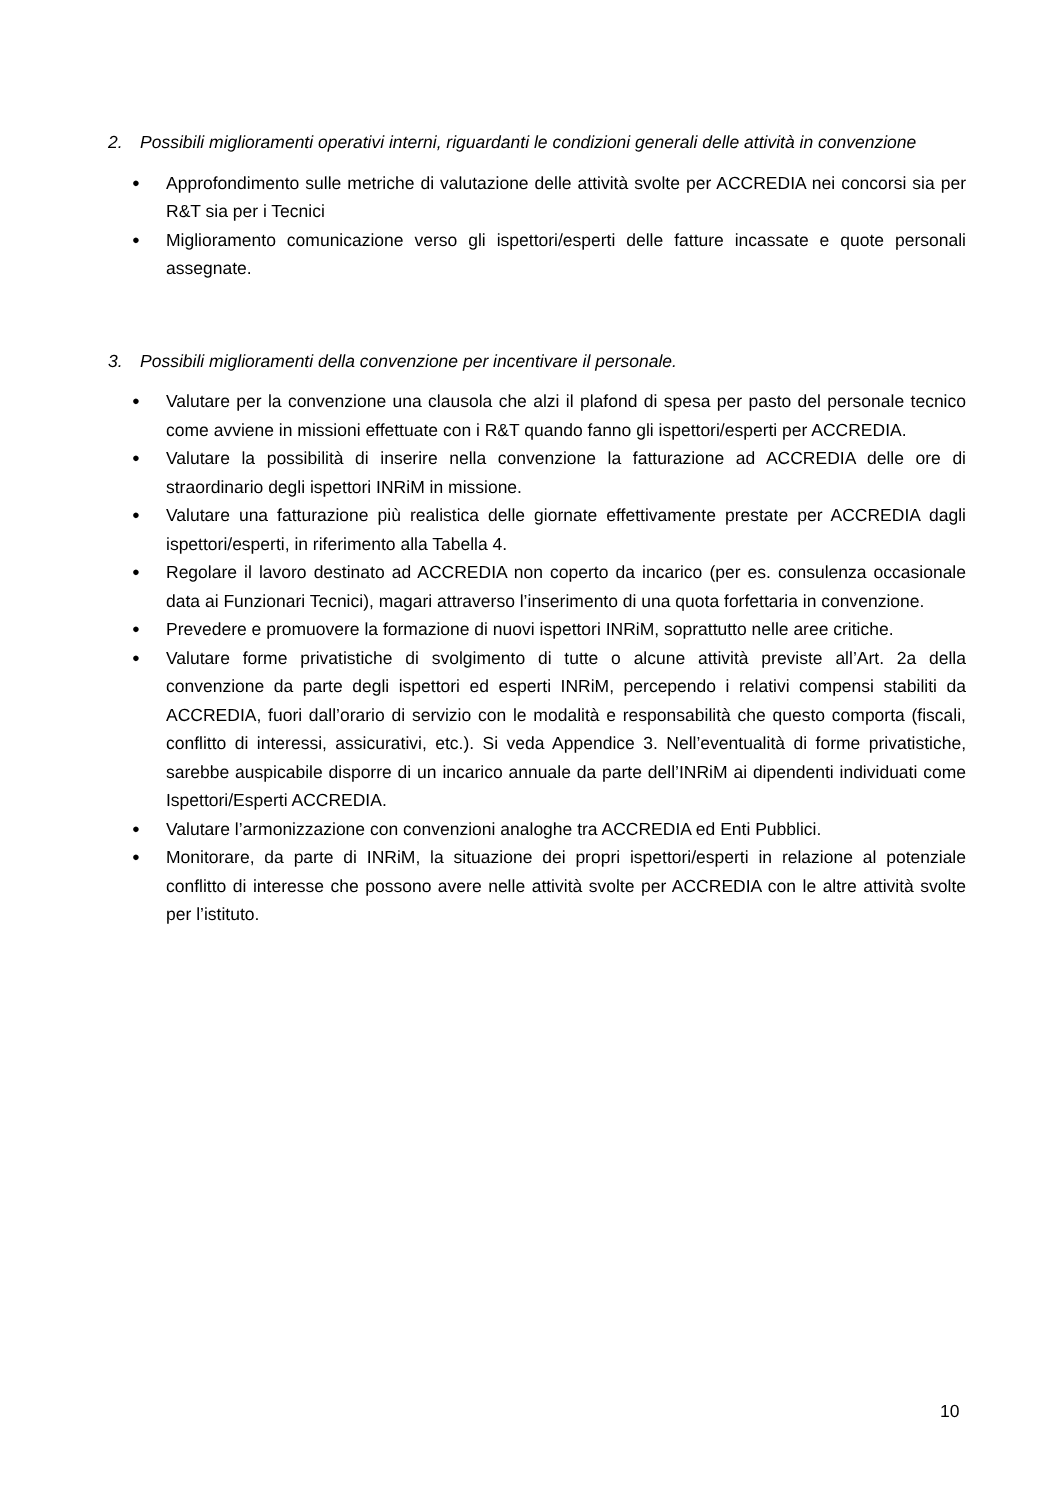2. Possibili miglioramenti operativi interni, riguardanti le condizioni generali delle attività in convenzione
● Approfondimento sulle metriche di valutazione delle attività svolte per ACCREDIA nei concorsi sia per R&T sia per i Tecnici
● Miglioramento comunicazione verso gli ispettori/esperti delle fatture incassate e quote personali assegnate.
3. Possibili miglioramenti della convenzione per incentivare il personale.
● Valutare per la convenzione una clausola che alzi il plafond di spesa per pasto del personale tecnico come avviene in missioni effettuate con i R&T quando fanno gli ispettori/esperti per ACCREDIA.
● Valutare la possibilità di inserire nella convenzione la fatturazione ad ACCREDIA delle ore di straordinario degli ispettori INRiM in missione.
● Valutare una fatturazione più realistica delle giornate effettivamente prestate per ACCREDIA dagli ispettori/esperti, in riferimento alla Tabella 4.
● Regolare il lavoro destinato ad ACCREDIA non coperto da incarico (per es. consulenza occasionale data ai Funzionari Tecnici), magari attraverso l’inserimento di una quota forfettaria in convenzione.
● Prevedere e promuovere la formazione di nuovi ispettori INRiM, soprattutto nelle aree critiche.
● Valutare forme privatistiche di svolgimento di tutte o alcune attività previste all’Art. 2a della convenzione da parte degli ispettori ed esperti INRiM, percependo i relativi compensi stabiliti da ACCREDIA, fuori dall’orario di servizio con le modalità e responsabilità che questo comporta (fiscali, conflitto di interessi, assicurativi, etc.). Si veda Appendice 3. Nell’eventualità di forme privatistiche, sarebbe auspicabile disporre di un incarico annuale da parte dell’INRiM ai dipendenti individuati come Ispettori/Esperti ACCREDIA.
● Valutare l’armonizzazione con convenzioni analoghe tra ACCREDIA ed Enti Pubblici.
● Monitorare, da parte di INRiM, la situazione dei propri ispettori/esperti in relazione al potenziale conflitto di interesse che possono avere nelle attività svolte per ACCREDIA con le altre attività svolte per l’istituto.
10